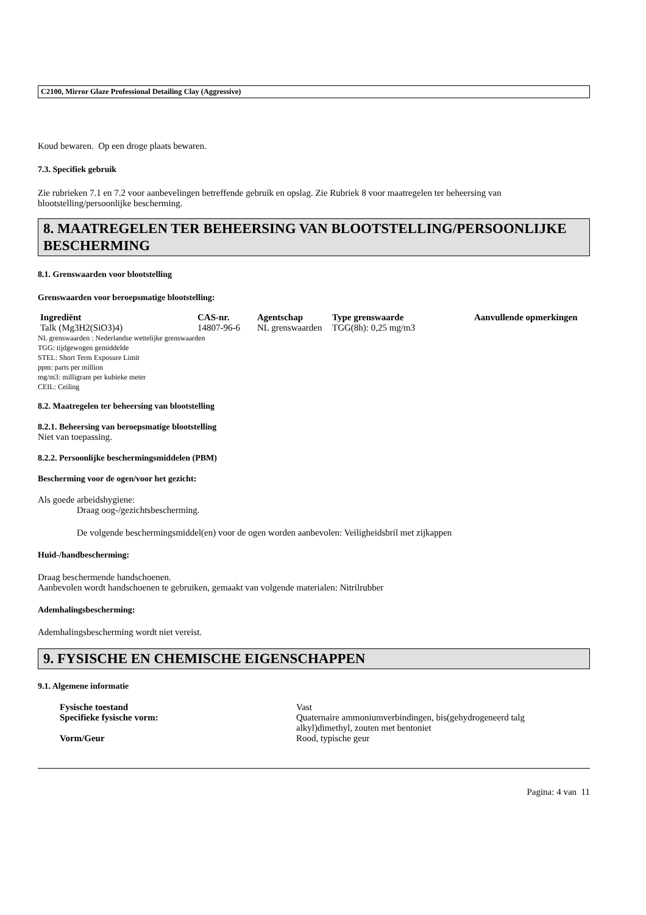C2100, Mirror Glaze Professional Detailing Clay (Aggressive)
Koud bewaren. Op een droge plaats bewaren.
7.3. Specifiek gebruik
Zie rubrieken 7.1 en 7.2 voor aanbevelingen betreffende gebruik en opslag. Zie Rubriek 8 voor maatregelen ter beheersing van blootstelling/persoonlijke bescherming.
8. MAATREGELEN TER BEHEERSING VAN BLOOTSTELLING/PERSOONLIJKE BESCHERMING
8.1. Grenswaarden voor blootstelling
Grenswaarden voor beroepsmatige blootstelling:
| Ingrediënt | CAS-nr. | Agentschap | Type grenswaarde | Aanvullende opmerkingen |
| --- | --- | --- | --- | --- |
| Talk (Mg3H2(SiO3)4) | 14807-96-6 | NL grenswaarden | TGG(8h): 0,25 mg/m3 | |
NL grenswaarden : Nederlandse wettelijke grenswaarden
TGG: tijdgewogen gemiddelde
STEL: Short Term Exposure Limit
ppm: parts per million
mg/m3: milligram per kubieke meter
CEIL: Ceiling
8.2. Maatregelen ter beheersing van blootstelling
8.2.1. Beheersing van beroepsmatige blootstelling
Niet van toepassing.
8.2.2. Persoonlijke beschermingsmiddelen (PBM)
Bescherming voor de ogen/voor het gezicht:
Als goede arbeidshygiene:
Draag oog-/gezichtsbescherming.
De volgende beschermingsmiddel(en) voor de ogen worden aanbevolen: Veiligheidsbril met zijkappen
Huid-/handbescherming:
Draag beschermende handschoenen.
Aanbevolen wordt handschoenen te gebruiken, gemaakt van volgende materialen: Nitrilrubber
Ademhalingsbescherming:
Ademhalingsbescherming wordt niet vereist.
9. FYSISCHE EN CHEMISCHE EIGENSCHAPPEN
9.1. Algemene informatie
| Fysische toestand | Vast |
| Specifieke fysische vorm: | Quaternaire ammoniumverbindingen, bis(gehydrogeneerd talg alkyl)dimethyl, zouten met bentoniet |
| Vorm/Geur | Rood, typische geur |
Pagina: 4 van 11